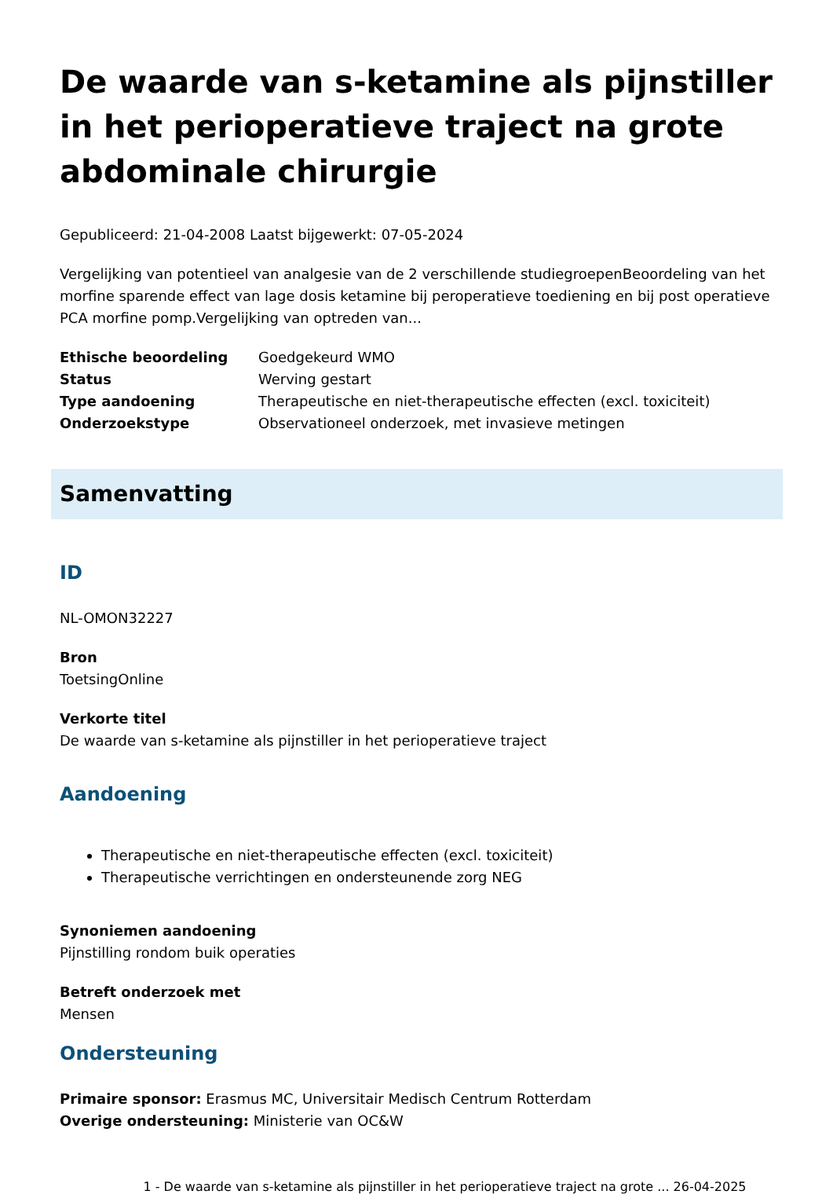De waarde van s-ketamine als pijnstiller in het perioperatieve traject na grote abdominale chirurgie
Gepubliceerd: 21-04-2008 Laatst bijgewerkt: 07-05-2024
Vergelijking van potentieel van analgesie van de 2 verschillende studiegroepenBeoordeling van het morfine sparende effect van lage dosis ketamine bij peroperatieve toediening en bij post operatieve PCA morfine pomp.Vergelijking van optreden van...
Ethische beoordeling Goedgekeurd WMO Status Werving gestart Type aandoening Therapeutische en niet-therapeutische effecten (excl. toxiciteit) Onderzoekstype Observationeel onderzoek, met invasieve metingen
Samenvatting
ID
NL-OMON32227
Bron
ToetsingOnline
Verkorte titel
De waarde van s-ketamine als pijnstiller in het perioperatieve traject
Aandoening
Therapeutische en niet-therapeutische effecten (excl. toxiciteit)
Therapeutische verrichtingen en ondersteunende zorg NEG
Synoniemen aandoening
Pijnstilling rondom buik operaties
Betreft onderzoek met
Mensen
Ondersteuning
Primaire sponsor: Erasmus MC, Universitair Medisch Centrum Rotterdam
Overige ondersteuning: Ministerie van OC&W
1 - De waarde van s-ketamine als pijnstiller in het perioperatieve traject na grote ... 26-04-2025